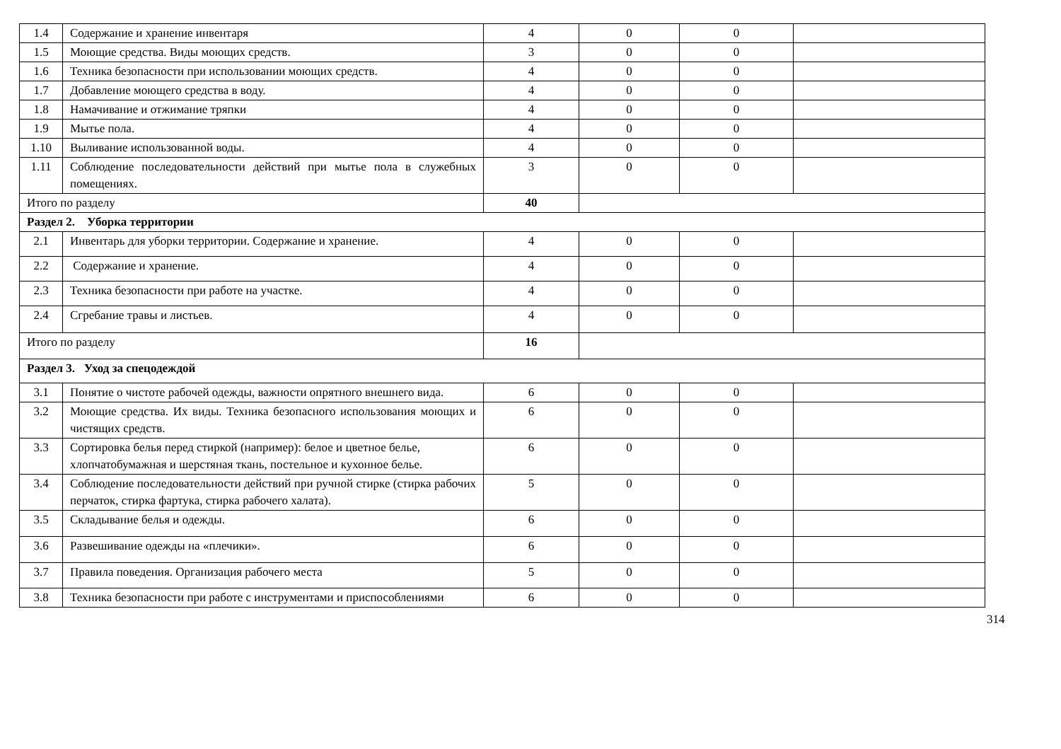| 1.4 | Содержание и хранение инвентаря | 4 | 0 | 0 | |
| 1.5 | Моющие средства. Виды моющих средств. | 3 | 0 | 0 | |
| 1.6 | Техника безопасности при использовании моющих средств. | 4 | 0 | 0 | |
| 1.7 | Добавление моющего средства в воду. | 4 | 0 | 0 | |
| 1.8 | Намачивание и отжимание тряпки | 4 | 0 | 0 | |
| 1.9 | Мытье пола. | 4 | 0 | 0 | |
| 1.10 | Выливание использованной воды. | 4 | 0 | 0 | |
| 1.11 | Соблюдение последовательности действий при мытье пола в служебных помещениях. | 3 | 0 | 0 | |
| Итого по разделу | | 40 | | | |
| Раздел 2. Уборка территории | | | | | |
| 2.1 | Инвентарь для уборки территории. Содержание и хранение. | 4 | 0 | 0 | |
| 2.2 | Содержание и хранение. | 4 | 0 | 0 | |
| 2.3 | Техника безопасности при работе на участке. | 4 | 0 | 0 | |
| 2.4 | Сгребание травы и листьев. | 4 | 0 | 0 | |
| Итого по разделу | | 16 | | | |
| Раздел 3. Уход за спецодеждой | | | | | |
| 3.1 | Понятие о чистоте рабочей одежды, важности опрятного внешнего вида. | 6 | 0 | 0 | |
| 3.2 | Моющие средства. Их виды. Техника безопасного использования моющих и чистящих средств. | 6 | 0 | 0 | |
| 3.3 | Сортировка белья перед стиркой (например): белое и цветное белье, хлопчатобумажная и шерстяная ткань, постельное и кухонное белье. | 6 | 0 | 0 | |
| 3.4 | Соблюдение последовательности действий при ручной стирке (стирка рабочих перчаток, стирка фартука, стирка рабочего халата). | 5 | 0 | 0 | |
| 3.5 | Складывание белья и одежды. | 6 | 0 | 0 | |
| 3.6 | Развешивание одежды на «плечики». | 6 | 0 | 0 | |
| 3.7 | Правила поведения. Организация рабочего места | 5 | 0 | 0 | |
| 3.8 | Техника безопасности при работе с инструментами и приспособлениями | 6 | 0 | 0 | |
314